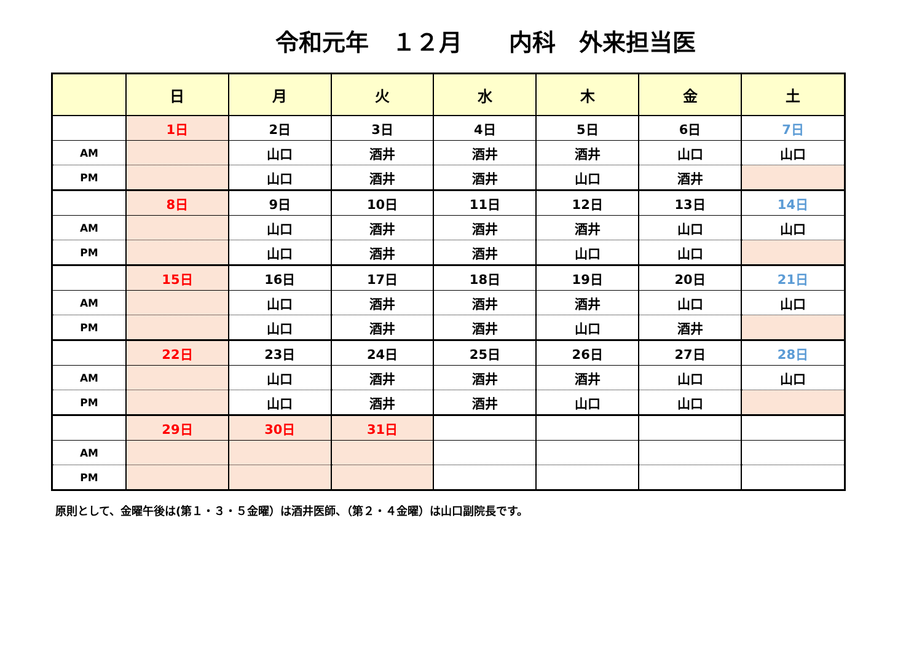令和元年　１２月　　内科　外来担当医
| | 日 | 月 | 火 | 水 | 木 | 金 | 土 |
| --- | --- | --- | --- | --- | --- | --- | --- |
| | 1日 | 2日 | 3日 | 4日 | 5日 | 6日 | 7日 |
| AM | | 山口 | 酒井 | 酒井 | 酒井 | 山口 | 山口 |
| PM | | 山口 | 酒井 | 酒井 | 山口 | 酒井 | |
| | 8日 | 9日 | 10日 | 11日 | 12日 | 13日 | 14日 |
| AM | | 山口 | 酒井 | 酒井 | 酒井 | 山口 | 山口 |
| PM | | 山口 | 酒井 | 酒井 | 山口 | 山口 | |
| | 15日 | 16日 | 17日 | 18日 | 19日 | 20日 | 21日 |
| AM | | 山口 | 酒井 | 酒井 | 酒井 | 山口 | 山口 |
| PM | | 山口 | 酒井 | 酒井 | 山口 | 酒井 | |
| | 22日 | 23日 | 24日 | 25日 | 26日 | 27日 | 28日 |
| AM | | 山口 | 酒井 | 酒井 | 酒井 | 山口 | 山口 |
| PM | | 山口 | 酒井 | 酒井 | 山口 | 山口 | |
| | 29日 | 30日 | 31日 | | | | |
| AM | | | | | | | |
| PM | | | | | | | |
原則として、金曜午後は(第１・３・５金曜）は酒井医師、（第２・４金曜）は山口副院長です。